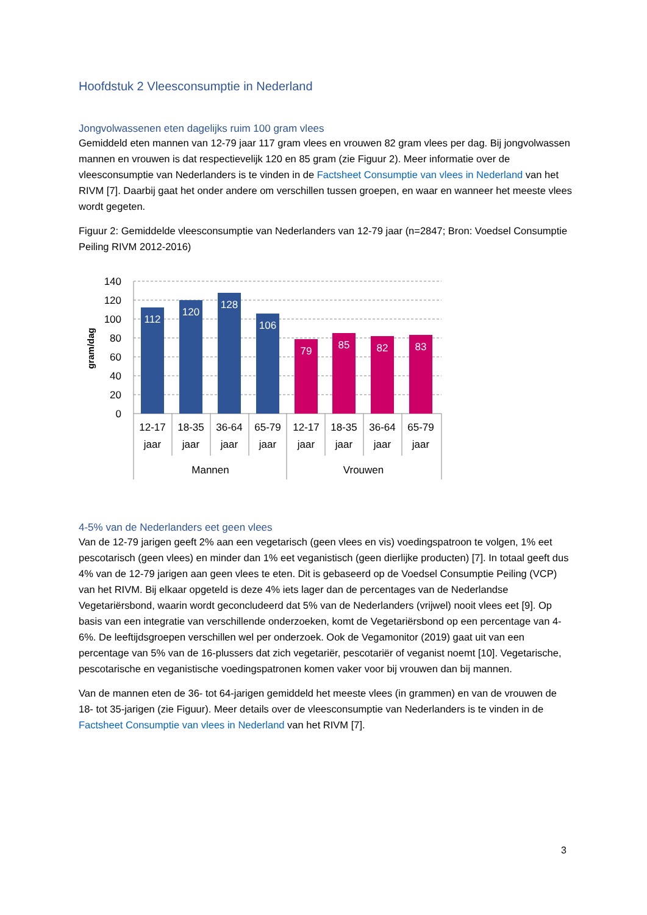Hoofdstuk 2 Vleesconsumptie in Nederland
Jongvolwassenen eten dagelijks ruim 100 gram vlees
Gemiddeld eten mannen van 12-79 jaar 117 gram vlees en vrouwen 82 gram vlees per dag. Bij jongvolwassen mannen en vrouwen is dat respectievelijk 120 en 85 gram (zie Figuur 2). Meer informatie over de vleesconsumptie van Nederlanders is te vinden in de Factsheet Consumptie van vlees in Nederland van het RIVM [7]. Daarbij gaat het onder andere om verschillen tussen groepen, en waar en wanneer het meeste vlees wordt gegeten.
Figuur 2: Gemiddelde vleesconsumptie van Nederlanders van 12-79 jaar (n=2847; Bron: Voedsel Consumptie Peiling RIVM 2012-2016)
140
120
100
80
60
40
20
0
gram/dag
112
120
128
106
79
85
82
83
12-17
jaar
18-35
jaar
36-64
jaar
65-79
jaar
12-17
jaar
18-35
jaar
36-64
jaar
65-79
jaar
Mannen
Vrouwen
4-5% van de Nederlanders eet geen vlees
Van de 12-79 jarigen geeft 2% aan een vegetarisch (geen vlees en vis) voedingspatroon te volgen, 1% eet pescotarisch (geen vlees) en minder dan 1% eet veganistisch (geen dierlijke producten) [7]. In totaal geeft dus 4% van de 12-79 jarigen aan geen vlees te eten. Dit is gebaseerd op de Voedsel Consumptie Peiling (VCP) van het RIVM. Bij elkaar opgeteld is deze 4% iets lager dan de percentages van de Nederlandse Vegetariërsbond, waarin wordt geconcludeerd dat 5% van de Nederlanders (vrijwel) nooit vlees eet [9]. Op basis van een integratie van verschillende onderzoeken, komt de Vegetariërsbond op een percentage van 4-6%. De leeftijdsgroepen verschillen wel per onderzoek. Ook de Vegamonitor (2019) gaat uit van een percentage van 5% van de 16-plussers dat zich vegetariër, pescotariër of veganist noemt [10]. Vegetarische, pescotarische en veganistische voedingspatronen komen vaker voor bij vrouwen dan bij mannen.
Van de mannen eten de 36- tot 64-jarigen gemiddeld het meeste vlees (in grammen) en van de vrouwen de 18- tot 35-jarigen (zie Figuur). Meer details over de vleesconsumptie van Nederlanders is te vinden in de Factsheet Consumptie van vlees in Nederland van het RIVM [7].
3